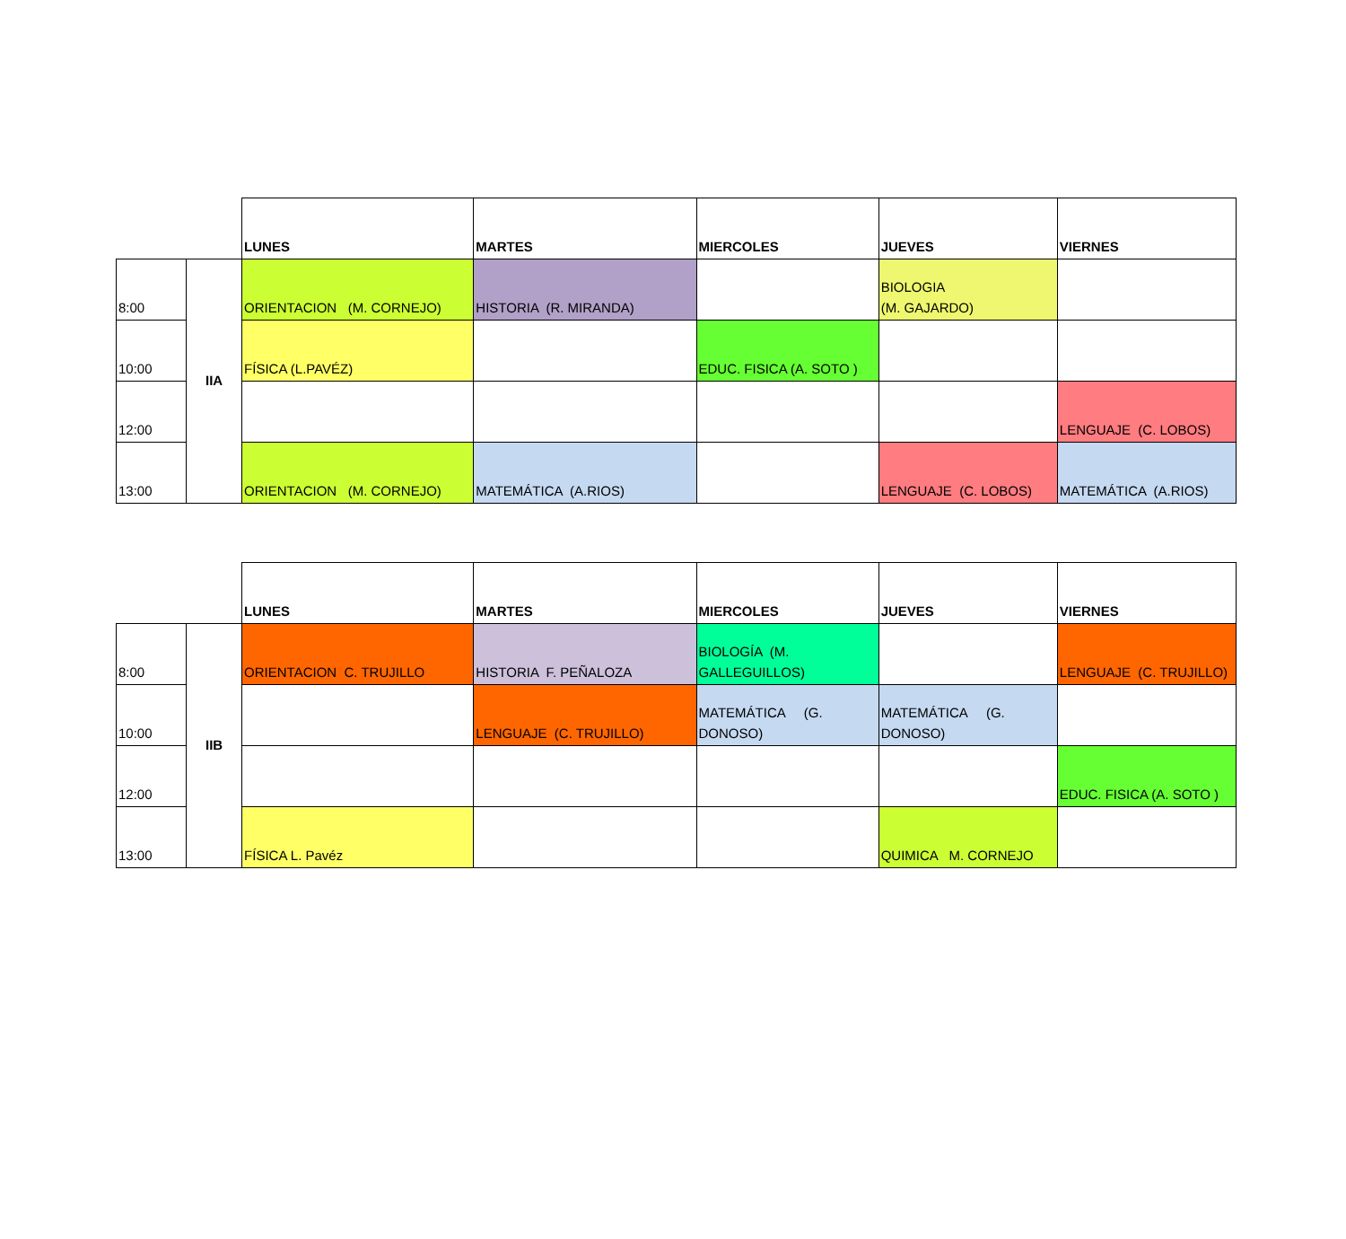| | | LUNES | MARTES | MIERCOLES | JUEVES | VIERNES |
| 8:00 | IIA | ORIENTACION (M. CORNEJO) | HISTORIA (R. MIRANDA) | | BIOLOGIA (M. GAJARDO) | |
| 10:00 | | FÍSICA (L.PAVÉZ) | | EDUC. FISICA (A. SOTO ) | | |
| 12:00 | | | | | | LENGUAJE (C. LOBOS) |
| 13:00 | | ORIENTACION (M. CORNEJO) | MATEMÁTICA (A.RIOS) | | LENGUAJE (C. LOBOS) | MATEMÁTICA (A.RIOS) |
| | | LUNES | MARTES | MIERCOLES | JUEVES | VIERNES |
| 8:00 | IIB | ORIENTACION C. TRUJILLO | HISTORIA F. PEÑALOZA | BIOLOGÍA (M. GALLEGUILLOS) | | LENGUAJE (C. TRUJILLO) |
| 10:00 | | | LENGUAJE (C. TRUJILLO) | MATEMÁTICA (G. DONOSO) | MATEMÁTICA (G. DONOSO) | |
| 12:00 | | | | | | EDUC. FISICA (A. SOTO ) |
| 13:00 | | FÍSICA L. Pavéz | | | QUIMICA M. CORNEJO | |